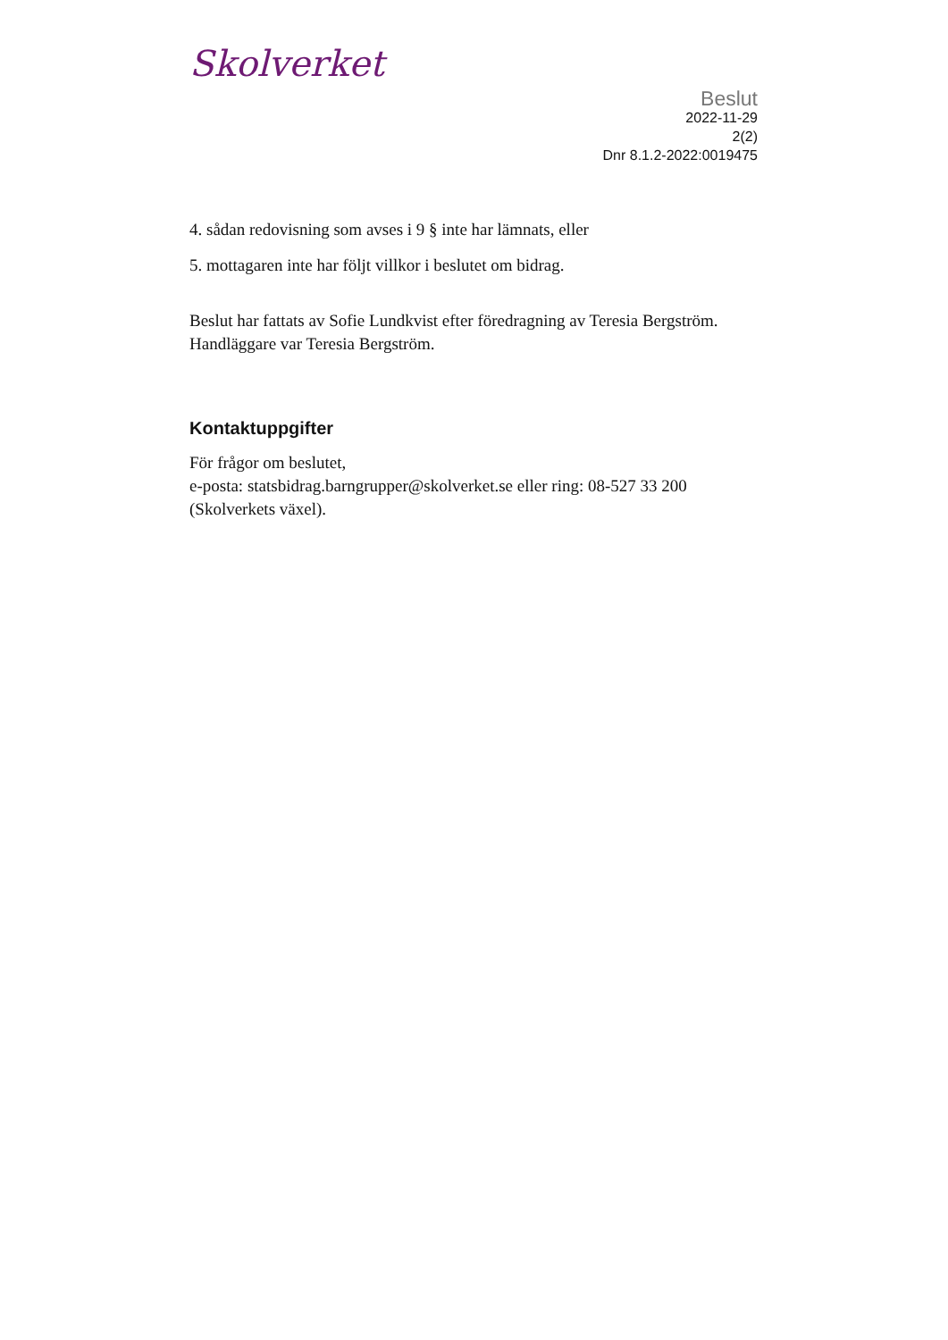Skolverket
Beslut
2022-11-29
2(2)
Dnr 8.1.2-2022:0019475
4. sådan redovisning som avses i 9 § inte har lämnats, eller
5. mottagaren inte har följt villkor i beslutet om bidrag.
Beslut har fattats av Sofie Lundkvist efter föredragning av Teresia Bergström. Handläggare var Teresia Bergström.
Kontaktuppgifter
För frågor om beslutet,
e-posta: statsbidrag.barngrupper@skolverket.se eller ring: 08-527 33 200 (Skolverkets växel).